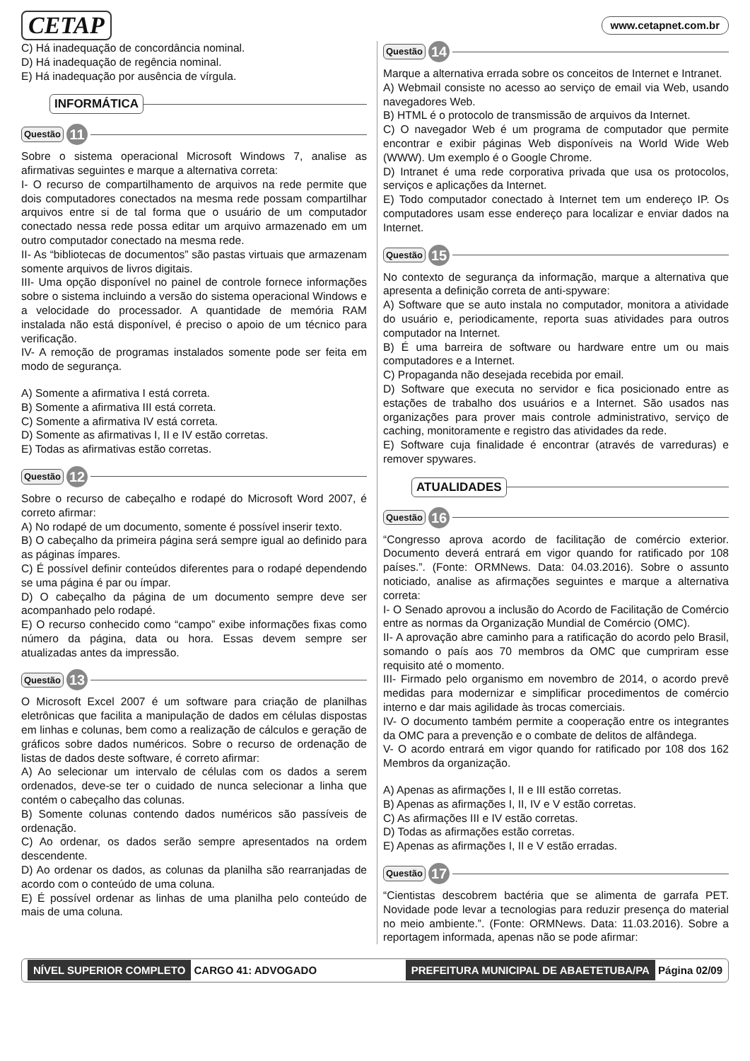CETAP www.cetapnet.com.br
C) Há inadequação de concordância nominal.
D) Há inadequação de regência nominal.
E) Há inadequação por ausência de vírgula.
INFORMÁTICA
Questão 11
Sobre o sistema operacional Microsoft Windows 7, analise as afirmativas seguintes e marque a alternativa correta:
I- O recurso de compartilhamento de arquivos na rede permite que dois computadores conectados na mesma rede possam compartilhar arquivos entre si de tal forma que o usuário de um computador conectado nessa rede possa editar um arquivo armazenado em um outro computador conectado na mesma rede.
II- As “bibliotecas de documentos” são pastas virtuais que armazenam somente arquivos de livros digitais.
III- Uma opção disponível no painel de controle fornece informações sobre o sistema incluindo a versão do sistema operacional Windows e a velocidade do processador. A quantidade de memória RAM instalada não está disponível, é preciso o apoio de um técnico para verificação.
IV- A remoção de programas instalados somente pode ser feita em modo de segurança.
A) Somente a afirmativa I está correta.
B) Somente a afirmativa III está correta.
C) Somente a afirmativa IV está correta.
D) Somente as afirmativas I, II e IV estão corretas.
E) Todas as afirmativas estão corretas.
Questão 12
Sobre o recurso de cabeçalho e rodapé do Microsoft Word 2007, é correto afirmar:
A) No rodapé de um documento, somente é possível inserir texto.
B) O cabeçalho da primeira página será sempre igual ao definido para as páginas ímpares.
C) É possível definir conteúdos diferentes para o rodapé dependendo se uma página é par ou ímpar.
D) O cabeçalho da página de um documento sempre deve ser acompanhado pelo rodapé.
E) O recurso conhecido como “campo” exibe informações fixas como número da página, data ou hora. Essas devem sempre ser atualizadas antes da impressão.
Questão 13
O Microsoft Excel 2007 é um software para criação de planilhas eletrônicas que facilita a manipulação de dados em células dispostas em linhas e colunas, bem como a realização de cálculos e geração de gráficos sobre dados numéricos. Sobre o recurso de ordenação de listas de dados deste software, é correto afirmar:
A) Ao selecionar um intervalo de células com os dados a serem ordenados, deve-se ter o cuidado de nunca selecionar a linha que contém o cabeçalho das colunas.
B) Somente colunas contendo dados numéricos são passíveis de ordenação.
C) Ao ordenar, os dados serão sempre apresentados na ordem descendente.
D) Ao ordenar os dados, as colunas da planilha são rearranjadas de acordo com o conteúdo de uma coluna.
E) É possível ordenar as linhas de uma planilha pelo conteúdo de mais de uma coluna.
Questão 14
Marque a alternativa errada sobre os conceitos de Internet e Intranet.
A) Webmail consiste no acesso ao serviço de email via Web, usando navegadores Web.
B) HTML é o protocolo de transmissão de arquivos da Internet.
C) O navegador Web é um programa de computador que permite encontrar e exibir páginas Web disponíveis na World Wide Web (WWW). Um exemplo é o Google Chrome.
D) Intranet é uma rede corporativa privada que usa os protocolos, serviços e aplicações da Internet.
E) Todo computador conectado à Internet tem um endereço IP. Os computadores usam esse endereço para localizar e enviar dados na Internet.
Questão 15
No contexto de segurança da informação, marque a alternativa que apresenta a definição correta de anti-spyware:
A) Software que se auto instala no computador, monitora a atividade do usuário e, periodicamente, reporta suas atividades para outros computador na Internet.
B) É uma barreira de software ou hardware entre um ou mais computadores e a Internet.
C) Propaganda não desejada recebida por email.
D) Software que executa no servidor e fica posicionado entre as estações de trabalho dos usuários e a Internet. São usados nas organizações para prover mais controle administrativo, serviço de caching, monitoramente e registro das atividades da rede.
E) Software cuja finalidade é encontrar (através de varreduras) e remover spywares.
ATUALIDADES
Questão 16
“Congresso aprova acordo de facilitação de comércio exterior. Documento deverá entrará em vigor quando for ratificado por 108 países.”. (Fonte: ORMNews. Data: 04.03.2016). Sobre o assunto noticiado, analise as afirmações seguintes e marque a alternativa correta:
I- O Senado aprovou a inclusão do Acordo de Facilitação de Comércio entre as normas da Organização Mundial de Comércio (OMC).
II- A aprovação abre caminho para a ratificação do acordo pelo Brasil, somando o país aos 70 membros da OMC que cumpriram esse requisito até o momento.
III- Firmado pelo organismo em novembro de 2014, o acordo prevê medidas para modernizar e simplificar procedimentos de comércio interno e dar mais agilidade às trocas comerciais.
IV- O documento também permite a cooperação entre os integrantes da OMC para a prevenção e o combate de delitos de alfândega.
V- O acordo entrará em vigor quando for ratificado por 108 dos 162 Membros da organização.
A) Apenas as afirmações I, II e III estão corretas.
B) Apenas as afirmações I, II, IV e V estão corretas.
C) As afirmações III e IV estão corretas.
D) Todas as afirmações estão corretas.
E) Apenas as afirmações I, II e V estão erradas.
Questão 17
“Cientistas descobrem bactéria que se alimenta de garrafa PET. Novidade pode levar a tecnologias para reduzir presença do material no meio ambiente.”. (Fonte: ORMNews. Data: 11.03.2016). Sobre a reportagem informada, apenas não se pode afirmar:
NÍVEL SUPERIOR COMPLETO CARGO 41: ADVOGADO PREFEITURA MUNICIPAL DE ABAETETUBA/PA Página 02/09